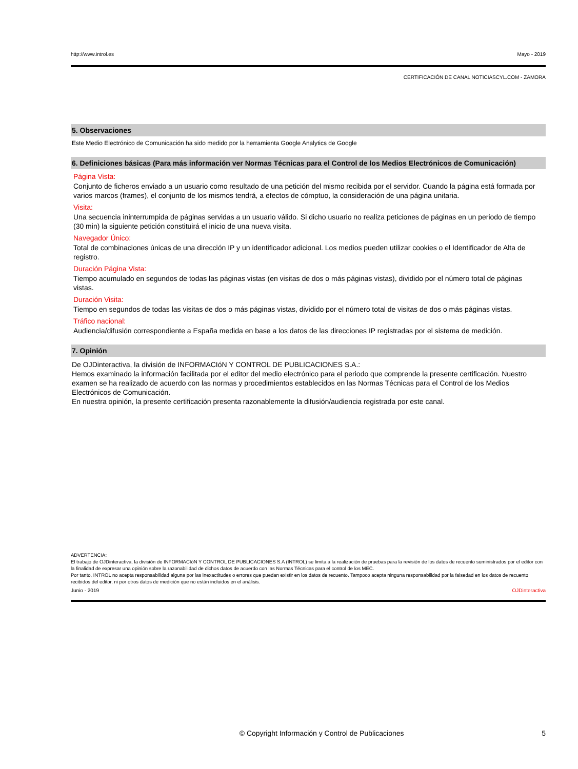http://www.introl.es Mayo - 2019
CERTIFICACIÓN DE CANAL NOTICIASCYL.COM - ZAMORA
5. Observaciones
Este Medio Electrónico de Comunicación ha sido medido por la herramienta Google Analytics de Google
6. Definiciones básicas (Para más información ver Normas Técnicas para el Control de los Medios Electrónicos de Comunicación)
Página Vista:
Conjunto de ficheros enviado a un usuario como resultado de una petición del mismo recibida por el servidor. Cuando la página está formada por varios marcos (frames), el conjunto de los mismos tendrá, a efectos de cómptuo, la consideración de una página unitaria.
Visita:
Una secuencia ininterrumpida de páginas servidas a un usuario válido. Si dicho usuario no realiza peticiones de páginas en un periodo de tiempo (30 min) la siguiente petición constituirá el inicio de una nueva visita.
Navegador Único:
Total de combinaciones únicas de una dirección IP y un identificador adicional. Los medios pueden utilizar cookies o el Identificador de Alta de registro.
Duración Página Vista:
Tiempo acumulado en segundos de todas las páginas vistas (en visitas de dos o más páginas vistas), dividido por el número total de páginas vistas.
Duración Visita:
Tiempo en segundos de todas las visitas de dos o más páginas vistas, dividido por el número total de visitas de dos o más páginas vistas.
Tráfico nacional:
Audiencia/difusión correspondiente a España medida en base a los datos de las direcciones IP registradas por el sistema de medición.
7. Opinión
De OJDinteractiva, la división de INFORMACIóN Y CONTROL DE PUBLICACIONES S.A.:
Hemos examinado la información facilitada por el editor del medio electrónico para el periodo que comprende la presente certificación. Nuestro examen se ha realizado de acuerdo con las normas y procedimientos establecidos en las Normas Técnicas para el Control de los Medios Electrónicos de Comunicación.
En nuestra opinión, la presente certificación presenta razonablemente la difusión/audiencia registrada por este canal.
ADVERTENCIA:
El trabajo de OJDinteractiva, la división de INFORMACIóN Y CONTROL DE PUBLICACIONES S.A (INTROL) se limita a la realización de pruebas para la revisión de los datos de recuento suministrados por el editor con la finalidad de expresar una opinión sobre la razonabilidad de dichos datos de acuerdo con las Normas Técnicas para el control de los MEC.
Por tanto, INTROL no acepta responsabilidad alguna por las inexactitudes o errores que puedan existir en los datos de recuento. Tampoco acepta ninguna responsabilidad por la falsedad en los datos de recuento recibidos del editor, ni por otros datos de medición que no están incluidos en el análisis.
Junio - 2019 OJDinteractiva
© Copyright Información y Control de Publicaciones 5